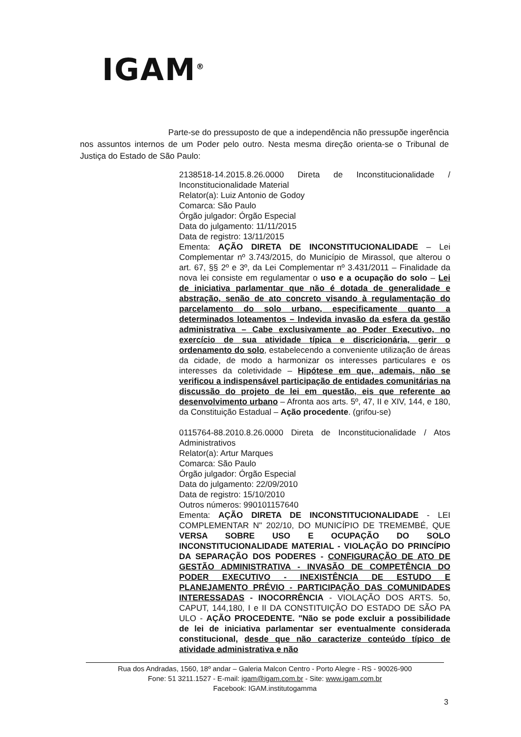IGAM<sup>®</sup>
Parte-se do pressuposto de que a independência não pressupõe ingerência nos assuntos internos de um Poder pelo outro. Nesta mesma direção orienta-se o Tribunal de Justiça do Estado de São Paulo:
2138518-14.2015.8.26.0000 Direta de Inconstitucionalidade / Inconstitucionalidade Material
Relator(a): Luiz Antonio de Godoy
Comarca: São Paulo
Órgão julgador: Órgão Especial
Data do julgamento: 11/11/2015
Data de registro: 13/11/2015
Ementa: AÇÃO DIRETA DE INCONSTITUCIONALIDADE – Lei Complementar nº 3.743/2015, do Município de Mirassol, que alterou o art. 67, §§ 2º e 3º, da Lei Complementar nº 3.431/2011 – Finalidade da nova lei consiste em regulamentar o uso e a ocupação do solo – Lei de iniciativa parlamentar que não é dotada de generalidade e abstração, senão de ato concreto visando à regulamentação do parcelamento do solo urbano, especificamente quanto a determinados loteamentos – Indevida invasão da esfera da gestão administrativa – Cabe exclusivamente ao Poder Executivo, no exercício de sua atividade típica e discricionária, gerir o ordenamento do solo, estabelecendo a conveniente utilização de áreas da cidade, de modo a harmonizar os interesses particulares e os interesses da coletividade – Hipótese em que, ademais, não se verificou a indispensável participação de entidades comunitárias na discussão do projeto de lei em questão, eis que referente ao desenvolvimento urbano – Afronta aos arts. 5º, 47, II e XIV, 144, e 180, da Constituição Estadual – Ação procedente. (grifou-se)
0115764-88.2010.8.26.0000 Direta de Inconstitucionalidade / Atos Administrativos
Relator(a): Artur Marques
Comarca: São Paulo
Órgão julgador: Órgão Especial
Data do julgamento: 22/09/2010
Data de registro: 15/10/2010
Outros números: 990101157640
Ementa: AÇÃO DIRETA DE INCONSTITUCIONALIDADE - LEI COMPLEMENTAR N" 202/10, DO MUNICÍPIO DE TREMEMBÉ, QUE VERSA SOBRE USO E OCUPAÇÃO DO SOLO INCONSTITUCIONALIDADE MATERIAL - VIOLAÇÃO DO PRINCÍPIO DA SEPARAÇÃO DOS PODERES - CONFIGURAÇÃO DE ATO DE GESTÃO ADMINISTRATIVA - INVASÃO DE COMPETÊNCIA DO PODER EXECUTIVO - INEXISTÊNCIA DE ESTUDO E PLANEJAMENTO PRÉVIO - PARTICIPAÇÃO DAS COMUNIDADES INTERESSADAS - INOCORRÊNCIA - VIOLAÇÃO DOS ARTS. 5o, CAPUT, 144,180, I e II DA CONSTITUIÇÃO DO ESTADO DE SÃO PA ULO - AÇÃO PROCEDENTE. "Não se pode excluir a possibilidade de lei de iniciativa parlamentar ser eventualmente considerada constitucional, desde que não caracterize conteúdo típico de atividade administrativa e não
Rua dos Andradas, 1560, 18º andar – Galeria Malcon Centro - Porto Alegre - RS - 90026-900
Fone: 51 3211.1527 - E-mail: igam@igam.com.br - Site: www.igam.com.br
Facebook: IGAM.institutogamma
3